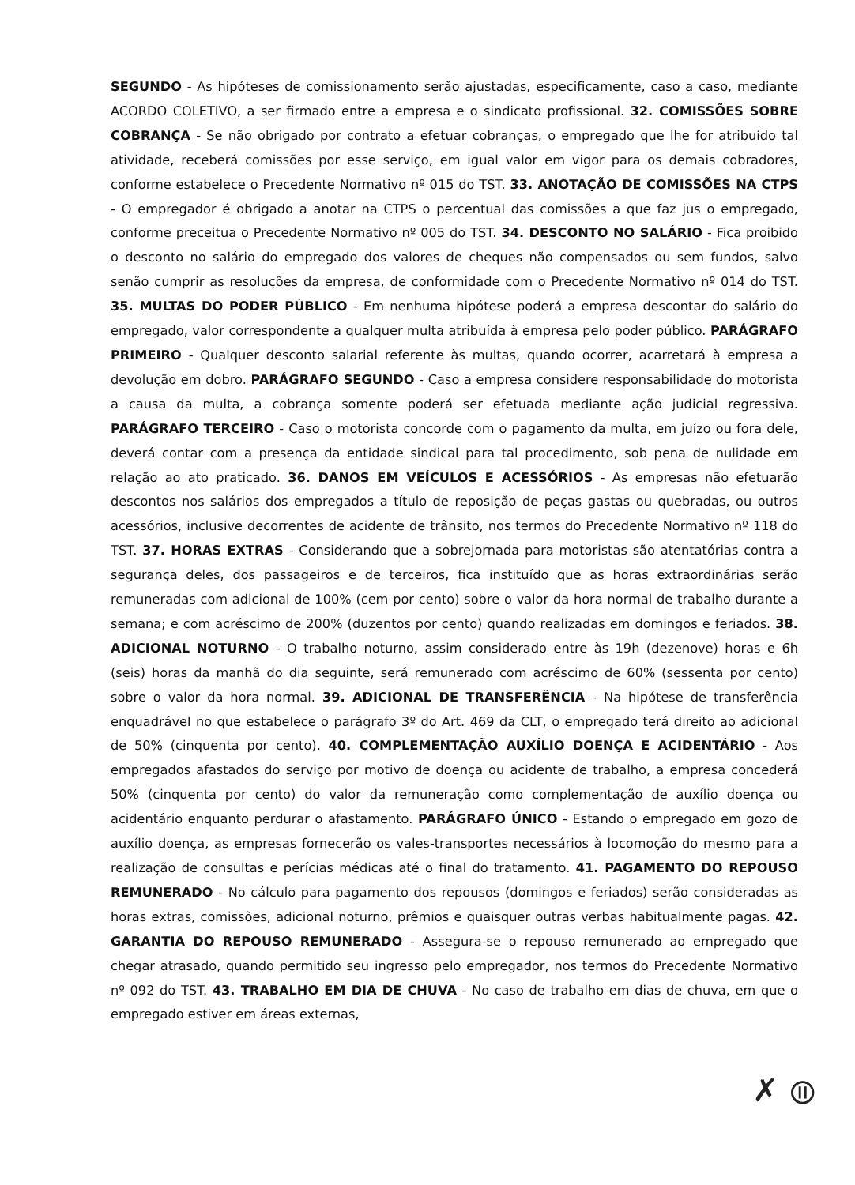SEGUNDO - As hipóteses de comissionamento serão ajustadas, especificamente, caso a caso, mediante ACORDO COLETIVO, a ser firmado entre a empresa e o sindicato profissional. 32. COMISSÕES SOBRE COBRANÇA - Se não obrigado por contrato a efetuar cobranças, o empregado que lhe for atribuído tal atividade, receberá comissões por esse serviço, em igual valor em vigor para os demais cobradores, conforme estabelece o Precedente Normativo nº 015 do TST. 33. ANOTAÇÃO DE COMISSÕES NA CTPS - O empregador é obrigado a anotar na CTPS o percentual das comissões a que faz jus o empregado, conforme preceitua o Precedente Normativo nº 005 do TST. 34. DESCONTO NO SALÁRIO - Fica proibido o desconto no salário do empregado dos valores de cheques não compensados ou sem fundos, salvo senão cumprir as resoluções da empresa, de conformidade com o Precedente Normativo nº 014 do TST. 35. MULTAS DO PODER PÚBLICO - Em nenhuma hipótese poderá a empresa descontar do salário do empregado, valor correspondente a qualquer multa atribuída à empresa pelo poder público. PARÁGRAFO PRIMEIRO - Qualquer desconto salarial referente às multas, quando ocorrer, acarretará à empresa a devolução em dobro. PARÁGRAFO SEGUNDO - Caso a empresa considere responsabilidade do motorista a causa da multa, a cobrança somente poderá ser efetuada mediante ação judicial regressiva. PARÁGRAFO TERCEIRO - Caso o motorista concorde com o pagamento da multa, em juízo ou fora dele, deverá contar com a presença da entidade sindical para tal procedimento, sob pena de nulidade em relação ao ato praticado. 36. DANOS EM VEÍCULOS E ACESSÓRIOS - As empresas não efetuarão descontos nos salários dos empregados a título de reposição de peças gastas ou quebradas, ou outros acessórios, inclusive decorrentes de acidente de trânsito, nos termos do Precedente Normativo nº 118 do TST. 37. HORAS EXTRAS - Considerando que a sobrejornada para motoristas são atentatórias contra a segurança deles, dos passageiros e de terceiros, fica instituído que as horas extraordinárias serão remuneradas com adicional de 100% (cem por cento) sobre o valor da hora normal de trabalho durante a semana; e com acréscimo de 200% (duzentos por cento) quando realizadas em domingos e feriados. 38. ADICIONAL NOTURNO - O trabalho noturno, assim considerado entre às 19h (dezenove) horas e 6h (seis) horas da manhã do dia seguinte, será remunerado com acréscimo de 60% (sessenta por cento) sobre o valor da hora normal. 39. ADICIONAL DE TRANSFERÊNCIA - Na hipótese de transferência enquadrável no que estabelece o parágrafo 3º do Art. 469 da CLT, o empregado terá direito ao adicional de 50% (cinquenta por cento). 40. COMPLEMENTAÇÃO AUXÍLIO DOENÇA E ACIDENTÁRIO - Aos empregados afastados do serviço por motivo de doença ou acidente de trabalho, a empresa concederá 50% (cinquenta por cento) do valor da remuneração como complementação de auxílio doença ou acidentário enquanto perdurar o afastamento. PARÁGRAFO ÚNICO - Estando o empregado em gozo de auxílio doença, as empresas fornecerão os vales-transportes necessários à locomoção do mesmo para a realização de consultas e perícias médicas até o final do tratamento. 41. PAGAMENTO DO REPOUSO REMUNERADO - No cálculo para pagamento dos repousos (domingos e feriados) serão consideradas as horas extras, comissões, adicional noturno, prêmios e quaisquer outras verbas habitualmente pagas. 42. GARANTIA DO REPOUSO REMUNERADO - Assegura-se o repouso remunerado ao empregado que chegar atrasado, quando permitido seu ingresso pelo empregador, nos termos do Precedente Normativo nº 092 do TST. 43. TRABALHO EM DIA DE CHUVA - No caso de trabalho em dias de chuva, em que o empregado estiver em áreas externas,
✗ ⦷